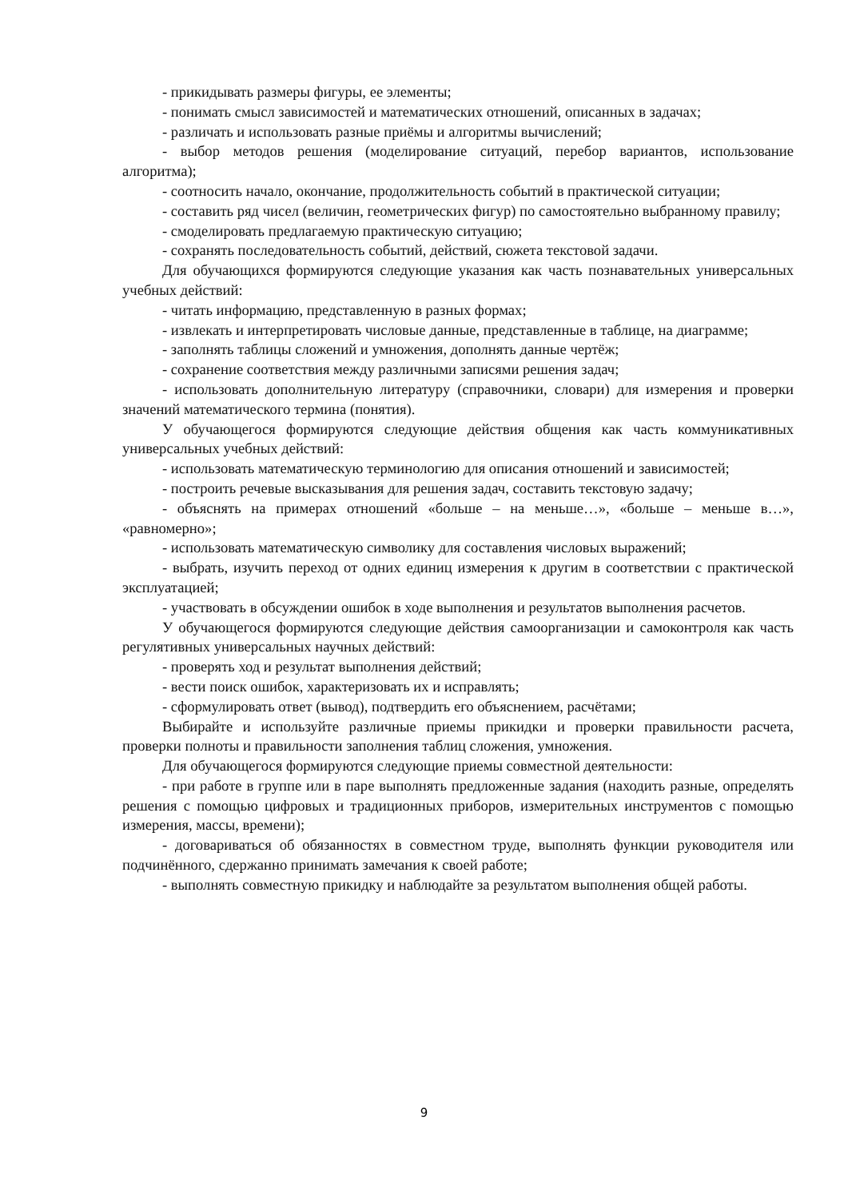- прикидывать размеры фигуры, ее элементы;
- понимать смысл зависимостей и математических отношений, описанных в задачах;
- различать и использовать разные приёмы и алгоритмы вычислений;
- выбор методов решения (моделирование ситуаций, перебор вариантов, использование алгоритма);
- соотносить начало, окончание, продолжительность событий в практической ситуации;
- составить ряд чисел (величин, геометрических фигур) по самостоятельно выбранному правилу;
- смоделировать предлагаемую практическую ситуацию;
- сохранять последовательность событий, действий, сюжета текстовой задачи.
Для обучающихся формируются следующие указания как часть познавательных универсальных учебных действий:
- читать информацию, представленную в разных формах;
- извлекать и интерпретировать числовые данные, представленные в таблице, на диаграмме;
- заполнять таблицы сложений и умножения, дополнять данные чертёж;
- сохранение соответствия между различными записями решения задач;
- использовать дополнительную литературу (справочники, словари) для измерения и проверки значений математического термина (понятия).
У обучающегося формируются следующие действия общения как часть коммуникативных универсальных учебных действий:
- использовать математическую терминологию для описания отношений и зависимостей;
- построить речевые высказывания для решения задач, составить текстовую задачу;
- объяснять на примерах отношений «больше – на меньше…», «больше – меньше в…», «равномерно»;
- использовать математическую символику для составления числовых выражений;
- выбрать, изучить переход от одних единиц измерения к другим в соответствии с практической эксплуатацией;
- участвовать в обсуждении ошибок в ходе выполнения и результатов выполнения расчетов.
У обучающегося формируются следующие действия самоорганизации и самоконтроля как часть регулятивных универсальных научных действий:
- проверять ход и результат выполнения действий;
- вести поиск ошибок, характеризовать их и исправлять;
- сформулировать ответ (вывод), подтвердить его объяснением, расчётами;
Выбирайте и используйте различные приемы прикидки и проверки правильности расчета, проверки полноты и правильности заполнения таблиц сложения, умножения.
Для обучающегося формируются следующие приемы совместной деятельности:
- при работе в группе или в паре выполнять предложенные задания (находить разные, определять решения с помощью цифровых и традиционных приборов, измерительных инструментов с помощью измерения, массы, времени);
- договариваться об обязанностях в совместном труде, выполнять функции руководителя или подчинённого, сдержанно принимать замечания к своей работе;
- выполнять совместную прикидку и наблюдайте за результатом выполнения общей работы.
9